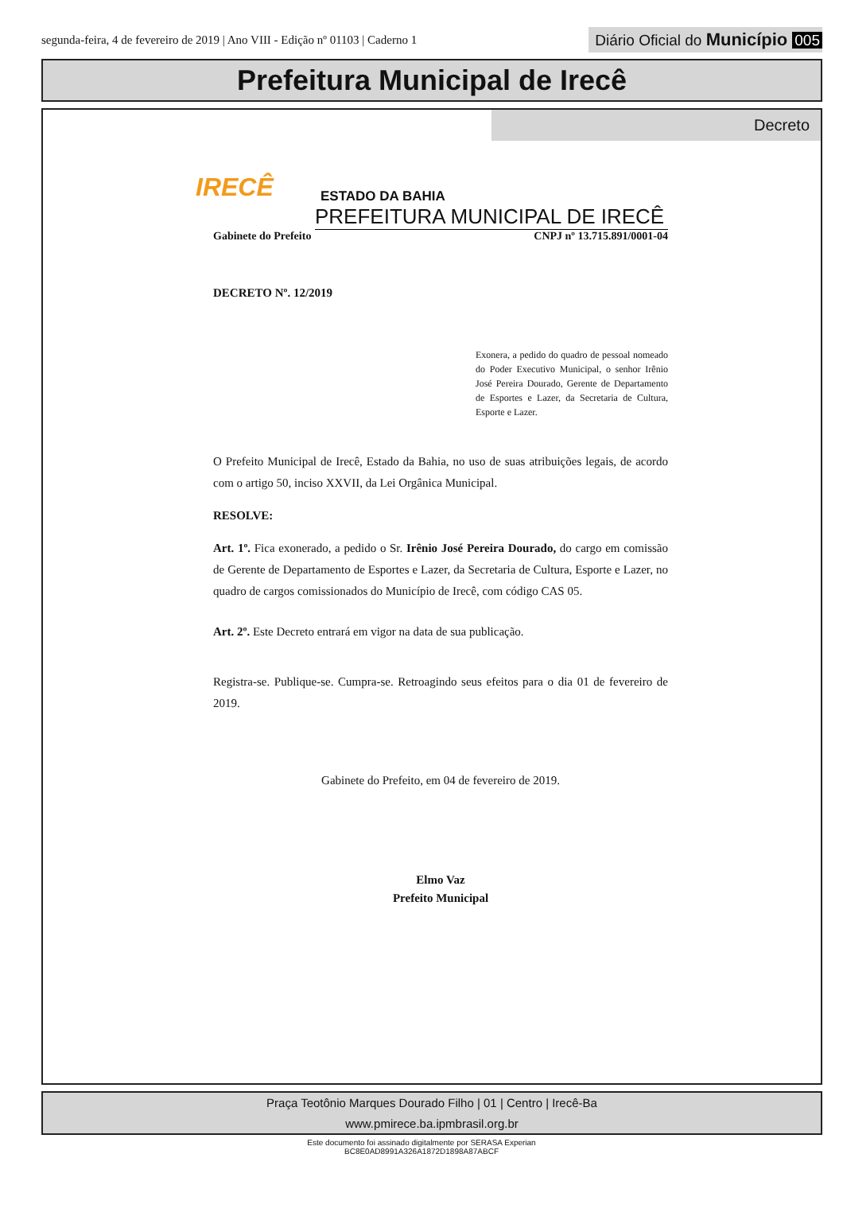segunda-feira, 4 de fevereiro de 2019 | Ano VIII - Edição nº 01103 | Caderno 1
Diário Oficial do Município 005
Prefeitura Municipal de Irecê
Decreto
IRECÊ
ESTADO DA BAHIA
PREFEITURA MUNICIPAL DE IRECÊ
Gabinete do Prefeito CNPJ nº 13.715.891/0001-04
DECRETO Nº. 12/2019
Exonera, a pedido do quadro de pessoal nomeado do Poder Executivo Municipal, o senhor Irênio José Pereira Dourado, Gerente de Departamento de Esportes e Lazer, da Secretaria de Cultura, Esporte e Lazer.
O Prefeito Municipal de Irecê, Estado da Bahia, no uso de suas atribuições legais, de acordo com o artigo 50, inciso XXVII, da Lei Orgânica Municipal.
RESOLVE:
Art. 1º. Fica exonerado, a pedido o Sr. Irênio José Pereira Dourado, do cargo em comissão de Gerente de Departamento de Esportes e Lazer, da Secretaria de Cultura, Esporte e Lazer, no quadro de cargos comissionados do Município de Irecê, com código CAS 05.
Art. 2º. Este Decreto entrará em vigor na data de sua publicação.
Registra-se. Publique-se. Cumpra-se. Retroagindo seus efeitos para o dia 01 de fevereiro de 2019.
Gabinete do Prefeito, em 04 de fevereiro de 2019.
Elmo Vaz
Prefeito Municipal
Praça Teotônio Marques Dourado Filho | 01 | Centro | Irecê-Ba
www.pmirece.ba.ipmbrasil.org.br
Este documento foi assinado digitalmente por SERASA Experian
BC8E0AD8991A326A1872D1898A87ABCF